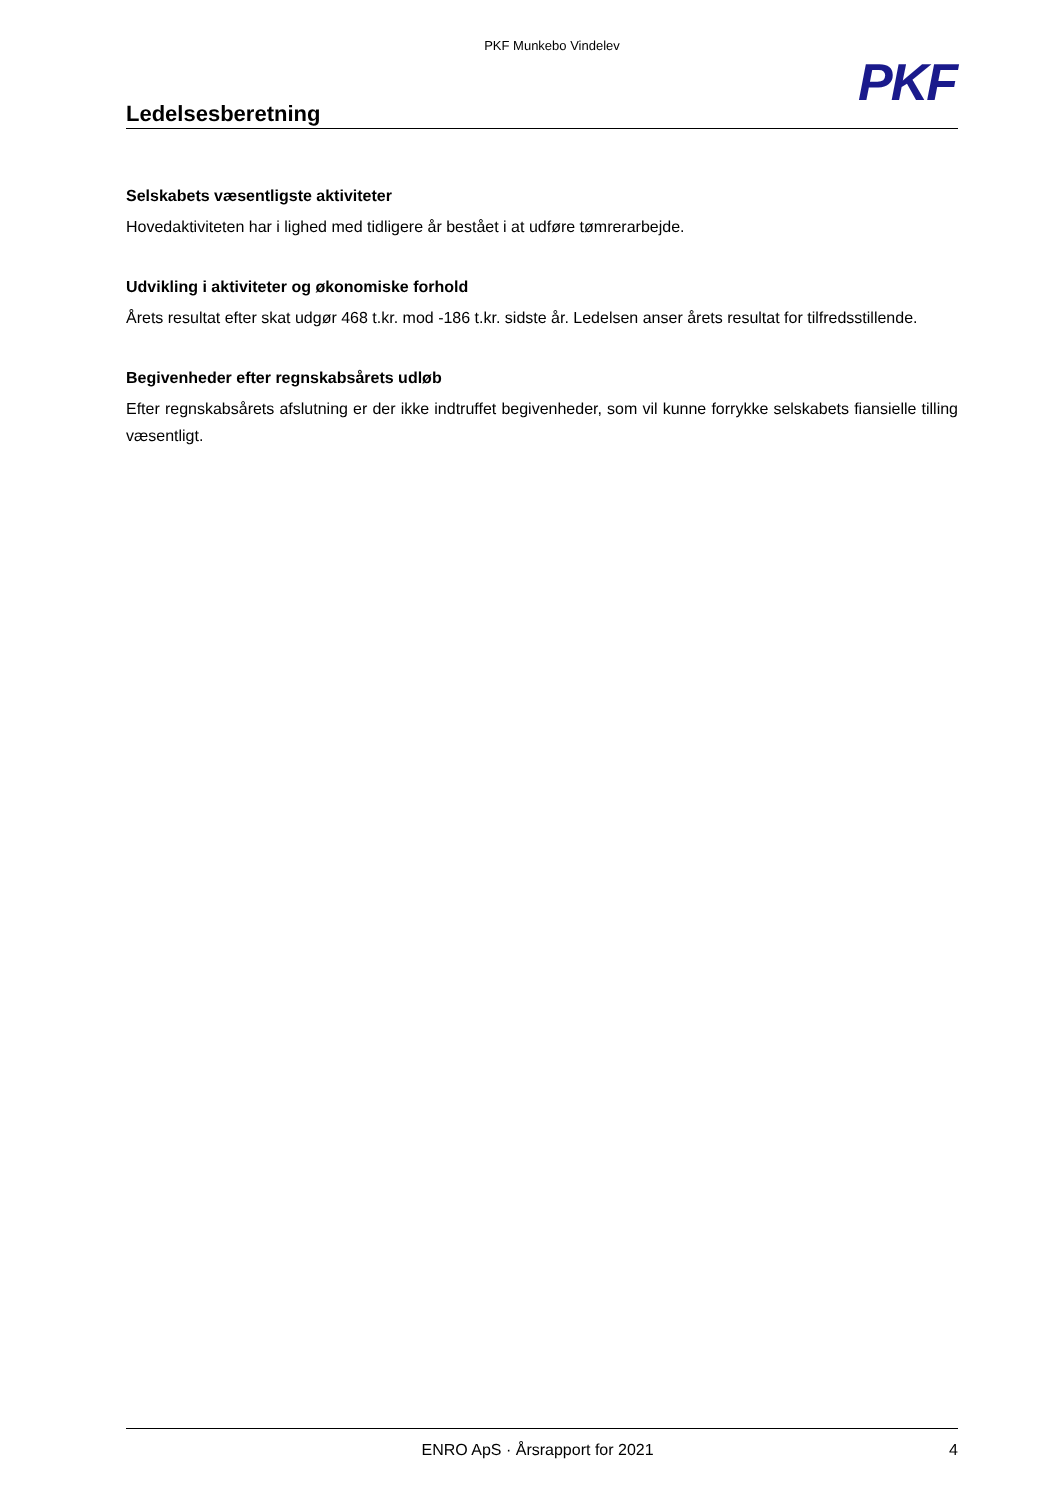PKF Munkebo Vindelev
PKF
Ledelsesberetning
Selskabets væsentligste aktiviteter
Hovedaktiviteten har i lighed med tidligere år bestået i at udføre tømrerarbejde.
Udvikling i aktiviteter og økonomiske forhold
Årets resultat efter skat udgør 468 t.kr. mod -186 t.kr. sidste år. Ledelsen anser årets resultat for tilfreds­stillende.
Begivenheder efter regnskabsårets udløb
Efter regnskabsårets afslutning er der ikke indtruffet begivenheder, som vil kunne forrykke selskabets fi­ansielle tilling væsentligt.
ENRO ApS · Årsrapport for 2021 4